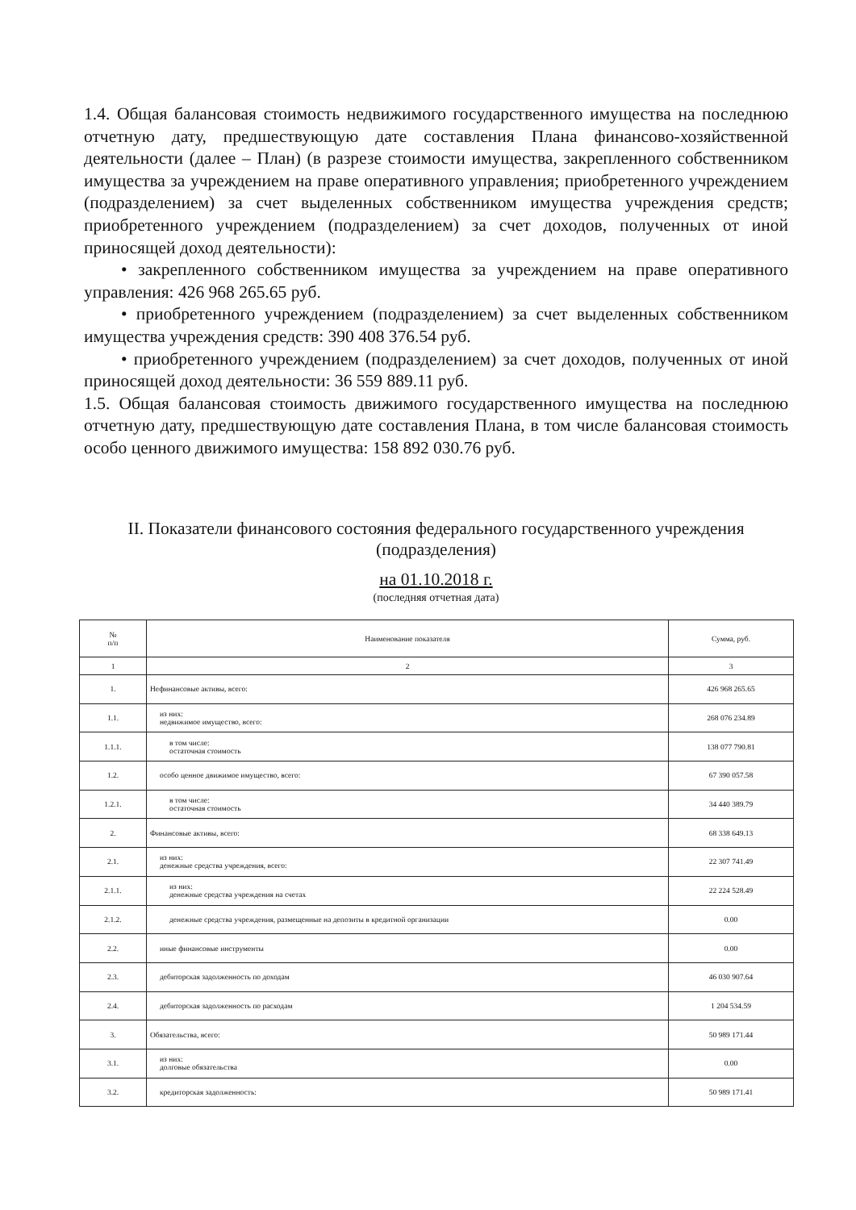1.4. Общая балансовая стоимость недвижимого государственного имущества на последнюю отчетную дату, предшествующую дате составления Плана финансово-хозяйственной деятельности (далее – План) (в разрезе стоимости имущества, закрепленного собственником имущества за учреждением на праве оперативного управления; приобретенного учреждением (подразделением) за счет выделенных собственником имущества учреждения средств; приобретенного учреждением (подразделением) за счет доходов, полученных от иной приносящей доход деятельности):
• закрепленного собственником имущества за учреждением на праве оперативного управления: 426 968 265.65 руб.
• приобретенного учреждением (подразделением) за счет выделенных собственником имущества учреждения средств: 390 408 376.54 руб.
• приобретенного учреждением (подразделением) за счет доходов, полученных от иной приносящей доход деятельности: 36 559 889.11 руб.
1.5. Общая балансовая стоимость движимого государственного имущества на последнюю отчетную дату, предшествующую дате составления Плана, в том числе балансовая стоимость особо ценного движимого имущества: 158 892 030.76 руб.
II. Показатели финансового состояния федерального государственного учреждения (подразделения)
на 01.10.2018 г.
(последняя отчетная дата)
| № п/п | Наименование показателя | Сумма, руб. |
| --- | --- | --- |
| 1 | 2 | 3 |
| 1. | Нефинансовые активы, всего: | 426 968 265.65 |
| 1.1. | из них: недвижимое имущество, всего: | 268 076 234.89 |
| 1.1.1. | в том числе: остаточная стоимость | 138 077 790.81 |
| 1.2. | особо ценное движимое имущество, всего: | 67 390 057.58 |
| 1.2.1. | в том числе: остаточная стоимость | 34 440 389.79 |
| 2. | Финансовые активы, всего: | 68 338 649.13 |
| 2.1. | из них: денежные средства учреждения, всего: | 22 307 741.49 |
| 2.1.1. | из них: денежные средства учреждения на счетах | 22 224 528.49 |
| 2.1.2. | денежные средства учреждения, размещенные на депозиты в кредитной организации | 0.00 |
| 2.2. | иные финансовые инструменты | 0.00 |
| 2.3. | дебиторская задолженность по доходам | 46 030 907.64 |
| 2.4. | дебиторская задолженность по расходам | 1 204 534.59 |
| 3. | Обязательства, всего: | 50 989 171.44 |
| 3.1. | из них: долговые обязательства | 0.00 |
| 3.2. | кредиторская задолженность: | 50 989 171.41 |